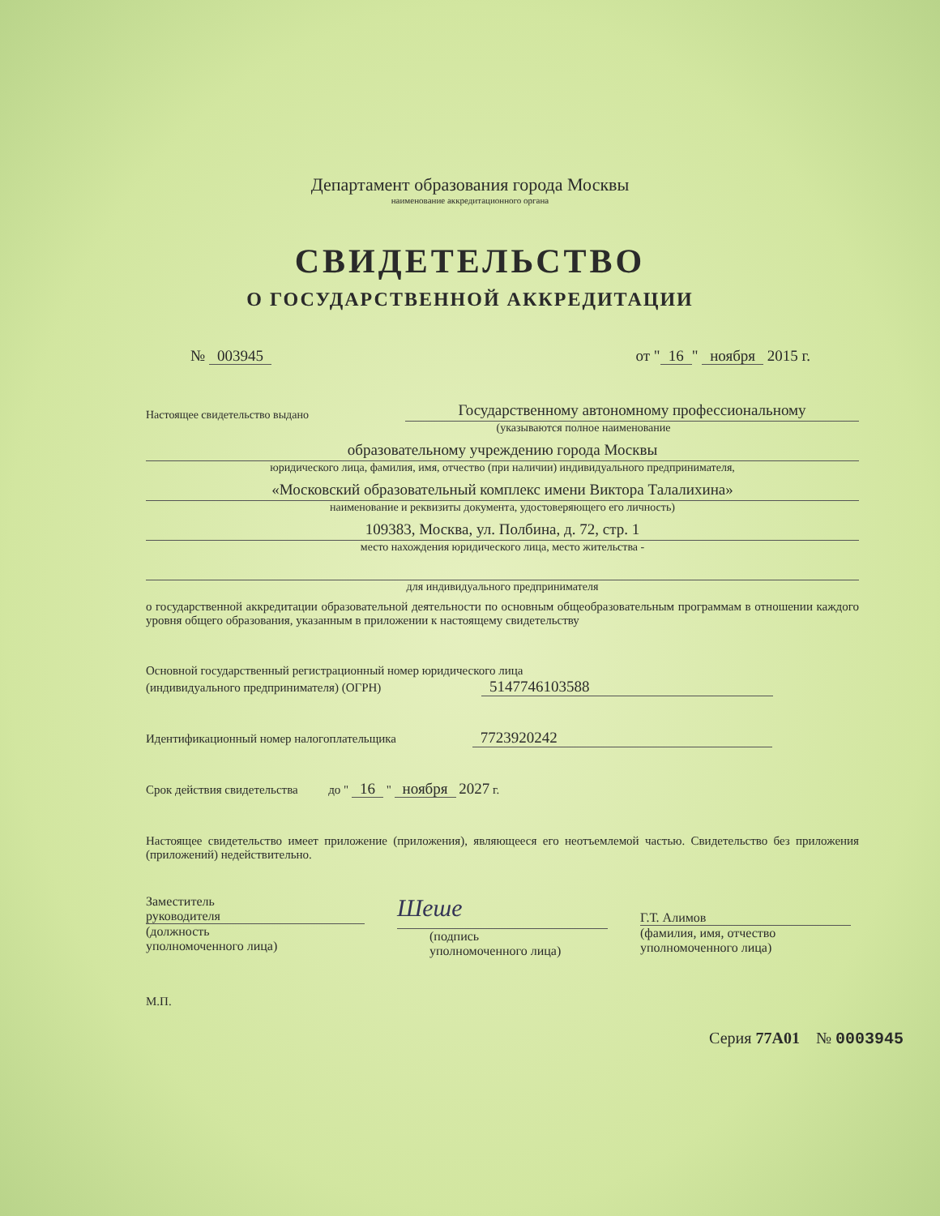Департамент образования города Москвы
наименование аккредитационного органа
СВИДЕТЕЛЬСТВО
О ГОСУДАРСТВЕННОЙ АККРЕДИТАЦИИ
№ 003945 от " 16 " ноября 2015 г.
Настоящее свидетельство выдано Государственному автономному профессиональному
(указываются полное наименование
образовательному учреждению города Москвы
юридического лица, фамилия, имя, отчество (при наличии) индивидуального предпринимателя,
«Московский образовательный комплекс имени Виктора Талалихина»
наименование и реквизиты документа, удостоверяющего его личность)
109383, Москва, ул. Полбина, д. 72, стр. 1
место нахождения юридического лица, место жительства -
для индивидуального предпринимателя
о государственной аккредитации образовательной деятельности по основным общеобразовательным программам в отношении каждого уровня общего образования, указанным в приложении к настоящему свидетельству
Основной государственный регистрационный номер юридического лица
(индивидуального предпринимателя) (ОГРН) 5147746103588
Идентификационный номер налогоплательщика 7723920242
Срок действия свидетельства до " 16 " ноября 2027 г.
Настоящее свидетельство имеет приложение (приложения), являющееся его неотъемлемой частью. Свидетельство без приложения (приложений) недействительно.
Заместитель
руководителя
(должность
уполномоченного лица)
Шеше
(подпись
уполномоченного лица)
Г.Т. Алимов
(фамилия, имя, отчество
уполномоченного лица)
М.П.
Серия 77А01 № 0003945